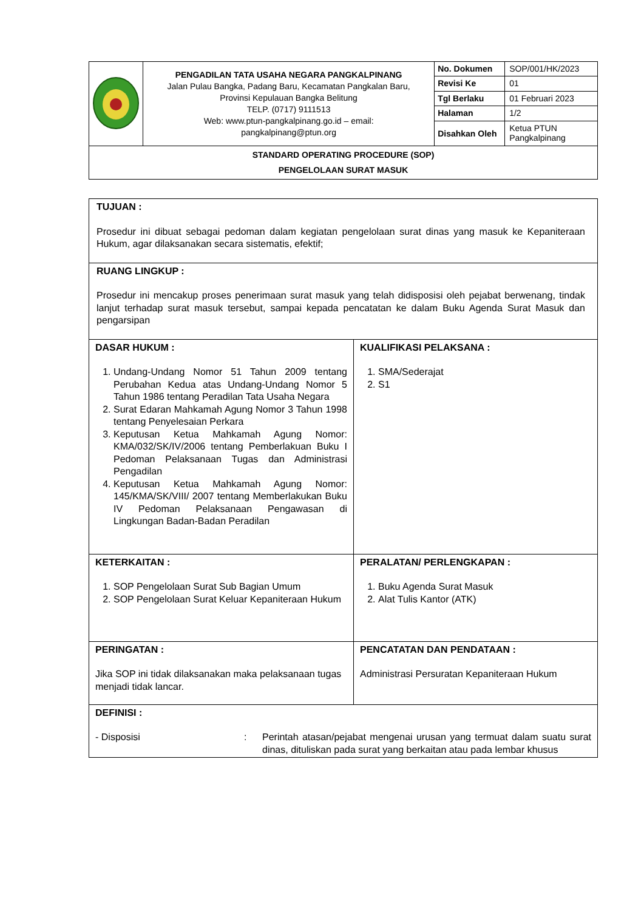| | PENGADILAN TATA USAHA NEGARA PANGKALPINANG Jalan Pulau Bangka, Padang Baru, Kecamatan Pangkalan Baru, Provinsi Kepulauan Bangka Belitung TELP. (0717) 9111513 Web: www.ptun-pangkalpinang.go.id – email: pangkalpinang@ptun.org | No. Dokumen | SOP/001/HK/2023 |
| | | Revisi Ke | 01 |
| | | Tgl Berlaku | 01 Februari 2023 |
| | | Halaman | 1/2 |
| | | Disahkan Oleh | Ketua PTUN Pangkalpinang |
| STANDARD OPERATING PROCEDURE (SOP) PENGELOLAAN SURAT MASUK | | | |
| TUJUAN : Prosedur ini dibuat sebagai pedoman dalam kegiatan pengelolaan surat dinas yang masuk ke Kepaniteraan Hukum, agar dilaksanakan secara sistematis, efektif; | |
| RUANG LINGKUP : Prosedur ini mencakup proses penerimaan surat masuk yang telah didisposisi oleh pejabat berwenang, tindak lanjut terhadap surat masuk tersebut, sampai kepada pencatatan ke dalam Buku Agenda Surat Masuk dan pengarsipan | |
| DASAR HUKUM : 1. Undang-Undang Nomor 51 Tahun 2009 tentang Perubahan Kedua atas Undang-Undang Nomor 5 Tahun 1986 tentang Peradilan Tata Usaha Negara 2. Surat Edaran Mahkamah Agung Nomor 3 Tahun 1998 tentang Penyelesaian Perkara 3. Keputusan Ketua Mahkamah Agung Nomor: KMA/032/SK/IV/2006 tentang Pemberlakuan Buku I Pedoman Pelaksanaan Tugas dan Administrasi Pengadilan 4. Keputusan Ketua Mahkamah Agung Nomor: 145/KMA/SK/VIII/ 2007 tentang Memberlakukan Buku IV Pedoman Pelaksanaan Pengawasan di Lingkungan Badan-Badan Peradilan | KUALIFIKASI PELAKSANA : 1. SMA/Sederajat 2. S1 |
| KETERKAITAN : 1. SOP Pengelolaan Surat Sub Bagian Umum 2. SOP Pengelolaan Surat Keluar Kepaniteraan Hukum | PERALATAN/ PERLENGKAPAN : 1. Buku Agenda Surat Masuk 2. Alat Tulis Kantor (ATK) |
| PERINGATAN : Jika SOP ini tidak dilaksanakan maka pelaksanaan tugas menjadi tidak lancar. | PENCATATAN DAN PENDATAAN : Administrasi Persuratan Kepaniteraan Hukum |
| DEFINISI : - Disposisi : Perintah atasan/pejabat mengenai urusan yang termuat dalam suatu surat dinas, dituliskan pada surat yang berkaitan atau pada lembar khusus | |